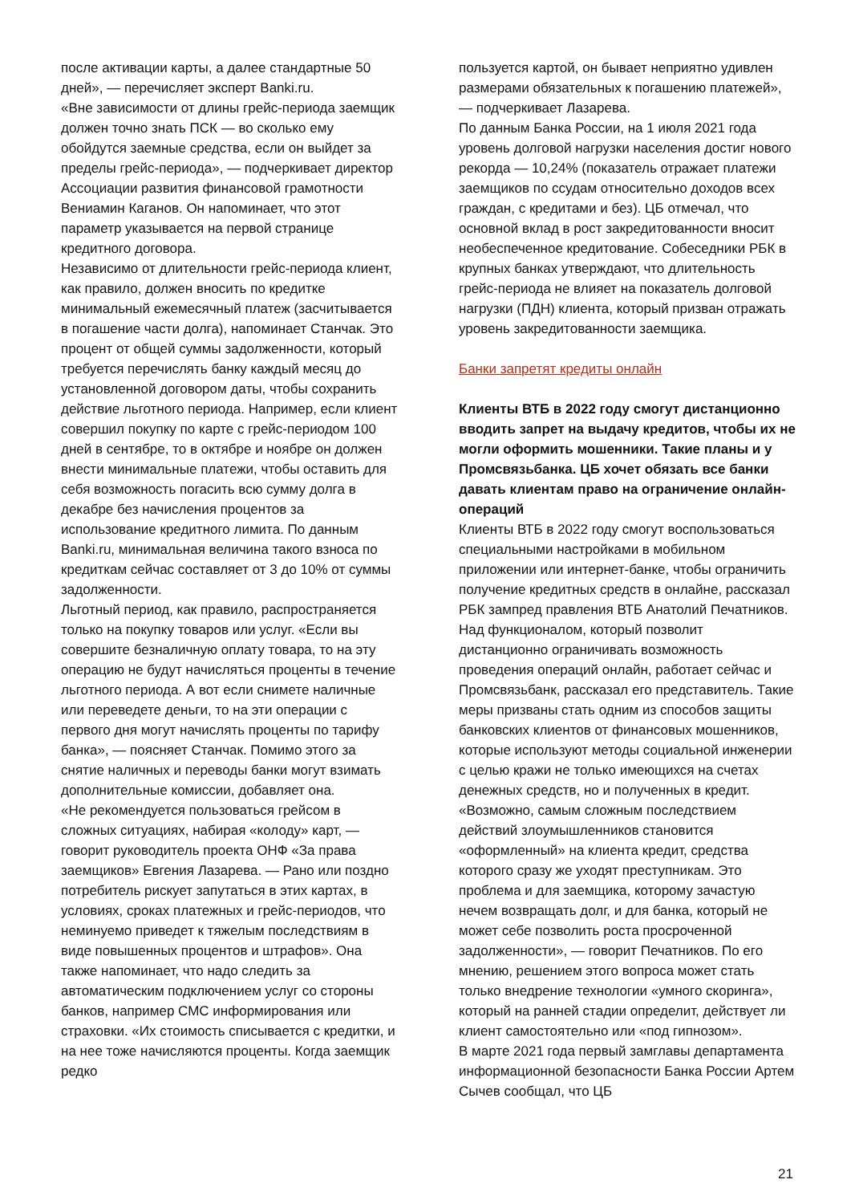после активации карты, а далее стандартные 50 дней», — перечисляет эксперт Banki.ru.
«Вне зависимости от длины грейс-периода заемщик должен точно знать ПСК — во сколько ему обойдутся заемные средства, если он выйдет за пределы грейс-периода», — подчеркивает директор Ассоциации развития финансовой грамотности Вениамин Каганов. Он напоминает, что этот параметр указывается на первой странице кредитного договора.
Независимо от длительности грейс-периода клиент, как правило, должен вносить по кредитке минимальный ежемесячный платеж (засчитывается в погашение части долга), напоминает Станчак. Это процент от общей суммы задолженности, который требуется перечислять банку каждый месяц до установленной договором даты, чтобы сохранить действие льготного периода. Например, если клиент совершил покупку по карте с грейс-периодом 100 дней в сентябре, то в октябре и ноябре он должен внести минимальные платежи, чтобы оставить для себя возможность погасить всю сумму долга в декабре без начисления процентов за использование кредитного лимита. По данным Banki.ru, минимальная величина такого взноса по кредиткам сейчас составляет от 3 до 10% от суммы задолженности.
Льготный период, как правило, распространяется только на покупку товаров или услуг. «Если вы совершите безналичную оплату товара, то на эту операцию не будут начисляться проценты в течение льготного периода. А вот если снимете наличные или переведете деньги, то на эти операции с первого дня могут начислять проценты по тарифу банка», — поясняет Станчак. Помимо этого за снятие наличных и переводы банки могут взимать дополнительные комиссии, добавляет она.
«Не рекомендуется пользоваться грейсом в сложных ситуациях, набирая «колоду» карт, — говорит руководитель проекта ОНФ «За права заемщиков» Евгения Лазарева. — Рано или поздно потребитель рискует запутаться в этих картах, в условиях, сроках платежных и грейс-периодов, что неминуемо приведет к тяжелым последствиям в виде повышенных процентов и штрафов». Она также напоминает, что надо следить за автоматическим подключением услуг со стороны банков, например СМС информирования или страховки. «Их стоимость списывается с кредитки, и на нее тоже начисляются проценты. Когда заемщик редко
пользуется картой, он бывает неприятно удивлен размерами обязательных к погашению платежей», — подчеркивает Лазарева.
По данным Банка России, на 1 июля 2021 года уровень долговой нагрузки населения достиг нового рекорда — 10,24% (показатель отражает платежи заемщиков по ссудам относительно доходов всех граждан, с кредитами и без). ЦБ отмечал, что основной вклад в рост закредитованности вносит необеспеченное кредитование. Собеседники РБК в крупных банках утверждают, что длительность грейс-периода не влияет на показатель долговой нагрузки (ПДН) клиента, который призван отражать уровень закредитованности заемщика.
Банки запретят кредиты онлайн
Клиенты ВТБ в 2022 году смогут дистанционно вводить запрет на выдачу кредитов, чтобы их не могли оформить мошенники. Такие планы и у Промсвязьбанка. ЦБ хочет обязать все банки давать клиентам право на ограничение онлайн-операций
Клиенты ВТБ в 2022 году смогут воспользоваться специальными настройками в мобильном приложении или интернет-банке, чтобы ограничить получение кредитных средств в онлайне, рассказал РБК зампред правления ВТБ Анатолий Печатников. Над функционалом, который позволит дистанционно ограничивать возможность проведения операций онлайн, работает сейчас и Промсвязьбанк, рассказал его представитель. Такие меры призваны стать одним из способов защиты банковских клиентов от финансовых мошенников, которые используют методы социальной инженерии с целью кражи не только имеющихся на счетах денежных средств, но и полученных в кредит.
«Возможно, самым сложным последствием действий злоумышленников становится «оформленный» на клиента кредит, средства которого сразу же уходят преступникам. Это проблема и для заемщика, которому зачастую нечем возвращать долг, и для банка, который не может себе позволить роста просроченной задолженности», — говорит Печатников. По его мнению, решением этого вопроса может стать только внедрение технологии «умного скоринга», который на ранней стадии определит, действует ли клиент самостоятельно или «под гипнозом».
В марте 2021 года первый замглавы департамента информационной безопасности Банка России Артем Сычев сообщал, что ЦБ
21